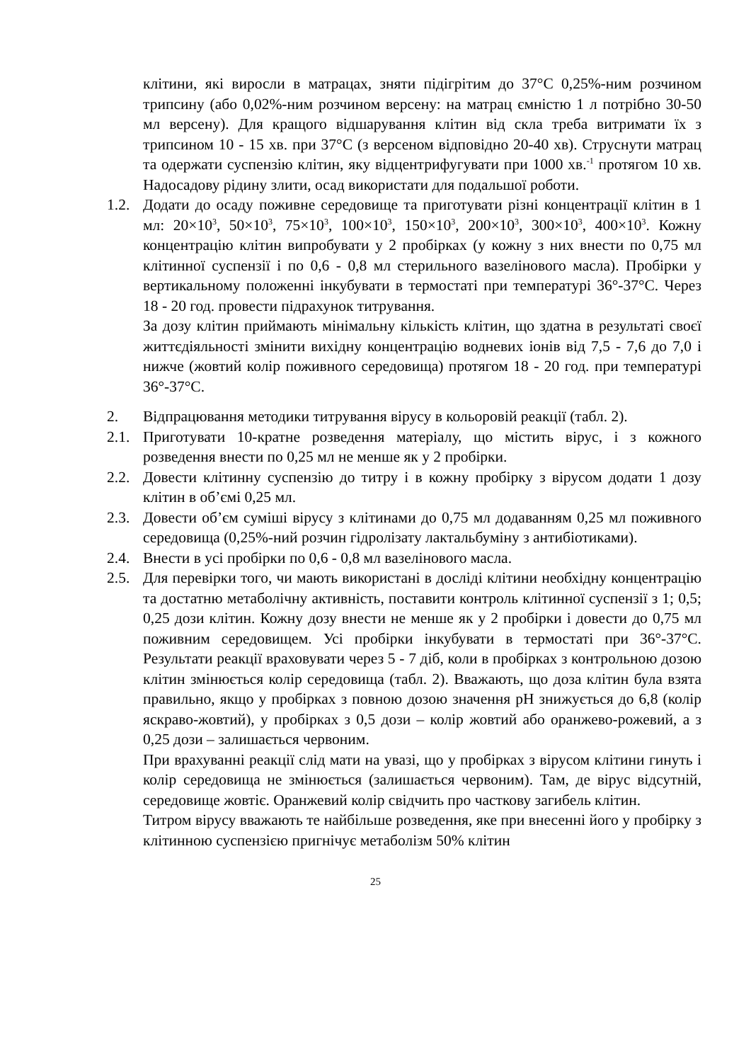клітини, які виросли в матрацах, зняти підігрітим до 37°С 0,25%-ним розчином трипсину (або 0,02%-ним розчином версену: на матрац ємністю 1 л потрібно 30-50 мл версену). Для кращого відшарування клітин від скла треба витримати їх з трипсином 10 - 15 хв. при 37°С (з версеном відповідно 20-40 хв). Струснути матрац та одержати суспензію клітин, яку відцентрифугувати при 1000 хв.<sup>-1</sup> протягом 10 хв. Надосадову рідину злити, осад використати для подальшої роботи.
1.2.
Додати до осаду поживне середовище та приготувати різні концентрації клітин в 1 мл: 20×10<sup>3</sup>, 50×10<sup>3</sup>, 75×10<sup>3</sup>, 100×10<sup>3</sup>, 150×10<sup>3</sup>, 200×10<sup>3</sup>, 300×10<sup>3</sup>, 400×10<sup>3</sup>. Кожну концентрацію клітин випробувати у 2 пробірках (у кожну з них внести по 0,75 мл клітинної суспензії і по 0,6 - 0,8 мл стерильного вазелінового масла). Пробірки у вертикальному положенні інкубувати в термостаті при температурі 36°-37°С. Через 18 - 20 год. провести підрахунок титрування.
За дозу клітин приймають мінімальну кількість клітин, що здатна в результаті своєї життєдіяльності змінити вихідну концентрацію водневих іонів від 7,5 - 7,6 до 7,0 і нижче (жовтий колір поживного середовища) протягом 18 - 20 год. при температурі 36°-37°С.
2. Відпрацювання методики титрування вірусу в кольоровій реакції (табл. 2).
2.1.
Приготувати 10-кратне розведення матеріалу, що містить вірус, і з кожного розведення внести по 0,25 мл не менше як у 2 пробірки.
2.2.
Довести клітинну суспензію до титру і в кожну пробірку з вірусом додати 1 дозу клітин в об’ємі 0,25 мл.
2.3.
Довести об’єм суміші вірусу з клітинами до 0,75 мл додаванням 0,25 мл поживного середовища (0,25%-ний розчин гідролізату лактальбуміну з антибіотиками).
2.4.
Внести в усі пробірки по 0,6 - 0,8 мл вазелінового масла.
2.5.
Для перевірки того, чи мають використані в досліді клітини необхідну концентрацію та достатню метаболічну активність, поставити контроль клітинної суспензії з 1; 0,5; 0,25 дози клітин. Кожну дозу внести не менше як у 2 пробірки і довести до 0,75 мл поживним середовищем. Усі пробірки інкубувати в термостаті при 36°-37°С. Результати реакції враховувати через 5 - 7 діб, коли в пробірках з контрольною дозою клітин змінюється колір середовища (табл. 2). Вважають, що доза клітин була взята правильно, якщо у пробірках з повною дозою значення pH знижується до 6,8 (колір яскраво-жовтий), у пробірках з 0,5 дози – колір жовтий або оранжево-рожевий, а з 0,25 дози – залишається червоним.
При врахуванні реакції слід мати на увазі, що у пробірках з вірусом клітини гинуть і колір середовища не змінюється (залишається червоним). Там, де вірус відсутній, середовище жовтіє. Оранжевий колір свідчить про часткову загибель клітин.
Титром вірусу вважають те найбільше розведення, яке при внесенні його у пробірку з клітинною суспензією пригнічує метаболізм 50% клітин
25